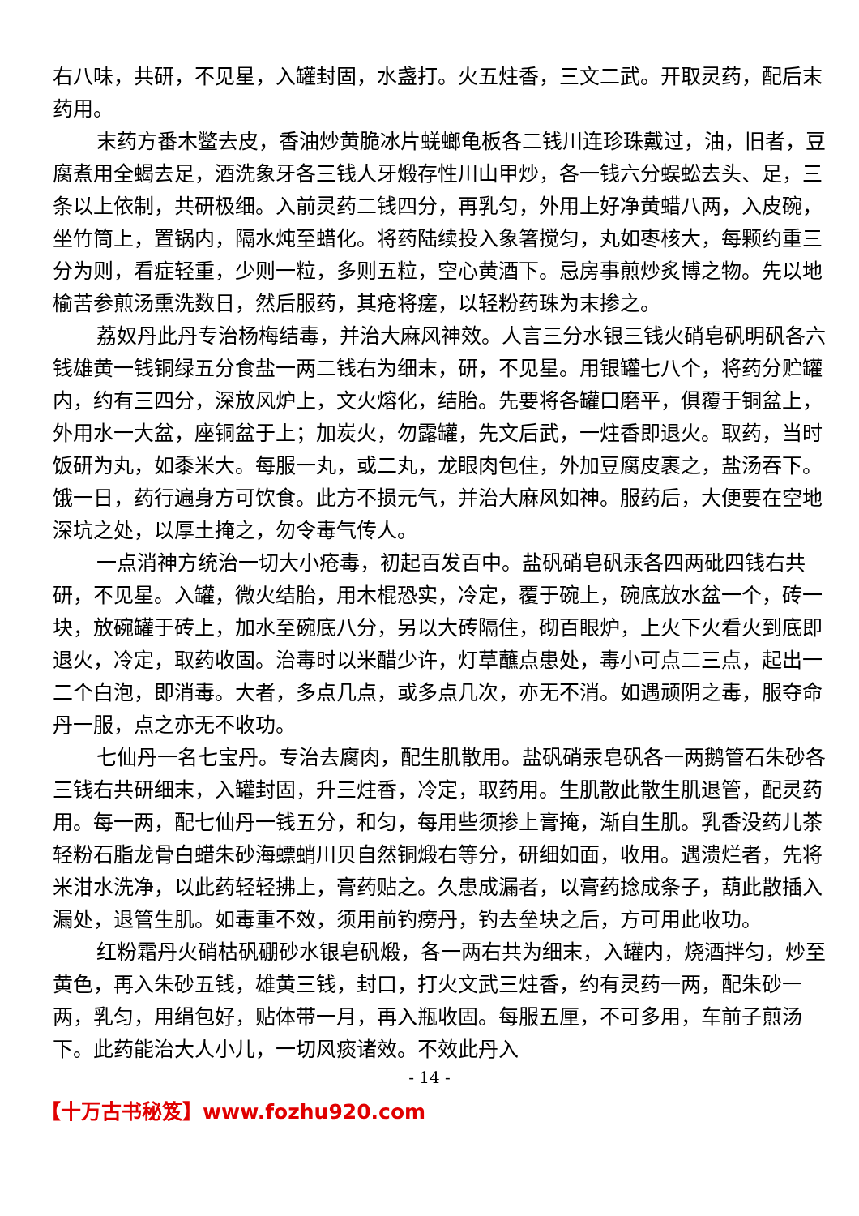右八味，共研，不见星，入罐封固，水盏打。火五炷香，三文二武。开取灵药，配后末药用。
末药方番木鳖去皮，香油炒黄脆冰片蜣螂龟板各二钱川连珍珠戴过，油，旧者，豆腐煮用全蝎去足，酒洗象牙各三钱人牙煅存性川山甲炒，各一钱六分蜈蚣去头、足，三条以上依制，共研极细。入前灵药二钱四分，再乳匀，外用上好净黄蜡八两，入皮碗，坐竹筒上，置锅内，隔水炖至蜡化。将药陆续投入象箸搅匀，丸如枣核大，每颗约重三分为则，看症轻重，少则一粒，多则五粒，空心黄酒下。忌房事煎炒炙博之物。先以地榆苦参煎汤熏洗数日，然后服药，其疮将瘥，以轻粉药珠为末掺之。
荔奴丹此丹专治杨梅结毒，并治大麻风神效。人言三分水银三钱火硝皂矾明矾各六钱雄黄一钱铜绿五分食盐一两二钱右为细末，研，不见星。用银罐七八个，将药分贮罐内，约有三四分，深放风炉上，文火熔化，结胎。先要将各罐口磨平，俱覆于铜盆上，外用水一大盆，座铜盆于上；加炭火，勿露罐，先文后武，一炷香即退火。取药，当时饭研为丸，如黍米大。每服一丸，或二丸，龙眼肉包住，外加豆腐皮裹之，盐汤吞下。饿一日，药行遍身方可饮食。此方不损元气，并治大麻风如神。服药后，大便要在空地深坑之处，以厚土掩之，勿令毒气传人。
一点消神方统治一切大小疮毒，初起百发百中。盐矾硝皂矾汞各四两砒四钱右共研，不见星。入罐，微火结胎，用木棍恐实，冷定，覆于碗上，碗底放水盆一个，砖一块，放碗罐于砖上，加水至碗底八分，另以大砖隔住，砌百眼炉，上火下火看火到底即退火，冷定，取药收固。治毒时以米醋少许，灯草蘸点患处，毒小可点二三点，起出一二个白泡，即消毒。大者，多点几点，或多点几次，亦无不消。如遇顽阴之毒，服夺命丹一服，点之亦无不收功。
七仙丹一名七宝丹。专治去腐肉，配生肌散用。盐矾硝汞皂矾各一两鹅管石朱砂各三钱右共研细末，入罐封固，升三炷香，冷定，取药用。生肌散此散生肌退管，配灵药用。每一两，配七仙丹一钱五分，和匀，每用些须掺上膏掩，渐自生肌。乳香没药儿茶轻粉石脂龙骨白蜡朱砂海螵蛸川贝自然铜煅右等分，研细如面，收用。遇溃烂者，先将米泔水洗净，以此药轻轻拂上，膏药贴之。久患成漏者，以膏药捻成条子，葫此散插入漏处，退管生肌。如毒重不效，须用前钓痨丹，钓去垒块之后，方可用此收功。
红粉霜丹火硝枯矾硼砂水银皂矾煅，各一两右共为细末，入罐内，烧酒拌匀，炒至黄色，再入朱砂五钱，雄黄三钱，封口，打火文武三炷香，约有灵药一两，配朱砂一两，乳匀，用绢包好，贴体带一月，再入瓶收固。每服五厘，不可多用，车前子煎汤下。此药能治大人小儿，一切风痰诸效。不效此丹入
- 14 -
【十万古书秘笈】www.fozhu920.com